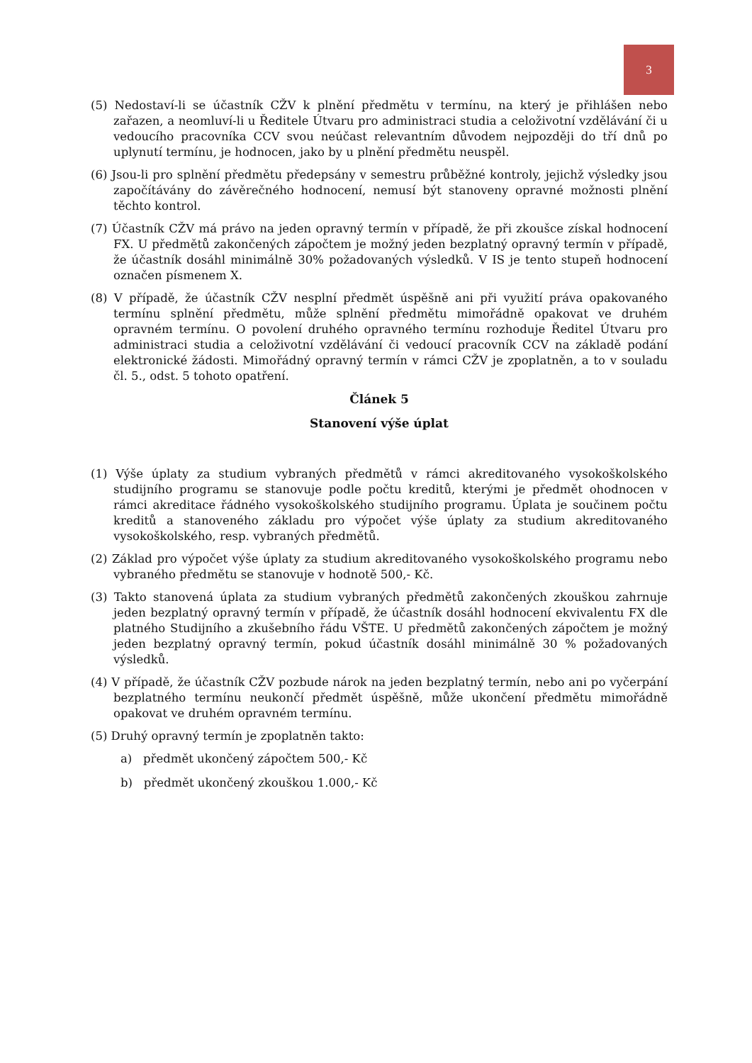3
(5) Nedostaví-li se účastník CŽV k plnění předmětu v termínu, na který je přihlášen nebo zařazen, a neomluví-li u Ředitele Útvaru pro administraci studia a celoživotní vzdělávání či u vedoucího pracovníka CCV svou neúčast relevantním důvodem nejpozději do tří dnů po uplynutí termínu, je hodnocen, jako by u plnění předmětu neuspěl.
(6) Jsou-li pro splnění předmětu předepsány v semestru průběžné kontroly, jejichž výsledky jsou započítávány do závěrečného hodnocení, nemusí být stanoveny opravné možnosti plnění těchto kontrol.
(7) Účastník CŽV má právo na jeden opravný termín v případě, že při zkoušce získal hodnocení FX. U předmětů zakončených zápočtem je možný jeden bezplatný opravný termín v případě, že účastník dosáhl minimálně 30% požadovaných výsledků. V IS je tento stupeň hodnocení označen písmenem X.
(8) V případě, že účastník CŽV nesplní předmět úspěšně ani při využití práva opakovaného termínu splnění předmětu, může splnění předmětu mimořádně opakovat ve druhém opravném termínu. O povolení druhého opravného termínu rozhoduje Ředitel Útvaru pro administraci studia a celoživotní vzdělávání či vedoucí pracovník CCV na základě podání elektronické žádosti. Mimořádný opravný termín v rámci CŽV je zpoplatněn, a to v souladu čl. 5., odst. 5 tohoto opatření.
Článek 5
Stanovení výše úplat
(1) Výše úplaty za studium vybraných předmětů v rámci akreditovaného vysokoškolského studijního programu se stanovuje podle počtu kreditů, kterými je předmět ohodnocen v rámci akreditace řádného vysokoškolského studijního programu. Úplata je součinem počtu kreditů a stanoveného základu pro výpočet výše úplaty za studium akreditovaného vysokoškolského, resp. vybraných předmětů.
(2) Základ pro výpočet výše úplaty za studium akreditovaného vysokoškolského programu nebo vybraného předmětu se stanovuje v hodnotě 500,- Kč.
(3) Takto stanovená úplata za studium vybraných předmětů zakončených zkouškou zahrnuje jeden bezplatný opravný termín v případě, že účastník dosáhl hodnocení ekvivalentu FX dle platného Studijního a zkušebního řádu VŠTE. U předmětů zakončených zápočtem je možný jeden bezplatný opravný termín, pokud účastník dosáhl minimálně 30 % požadovaných výsledků.
(4) V případě, že účastník CŽV pozbude nárok na jeden bezplatný termín, nebo ani po vyčerpání bezplatného termínu neukončí předmět úspěšně, může ukončení předmětu mimořádně opakovat ve druhém opravném termínu.
(5) Druhý opravný termín je zpoplatněn takto:
a) předmět ukončený zápočtem 500,- Kč
b) předmět ukončený zkouškou 1.000,- Kč